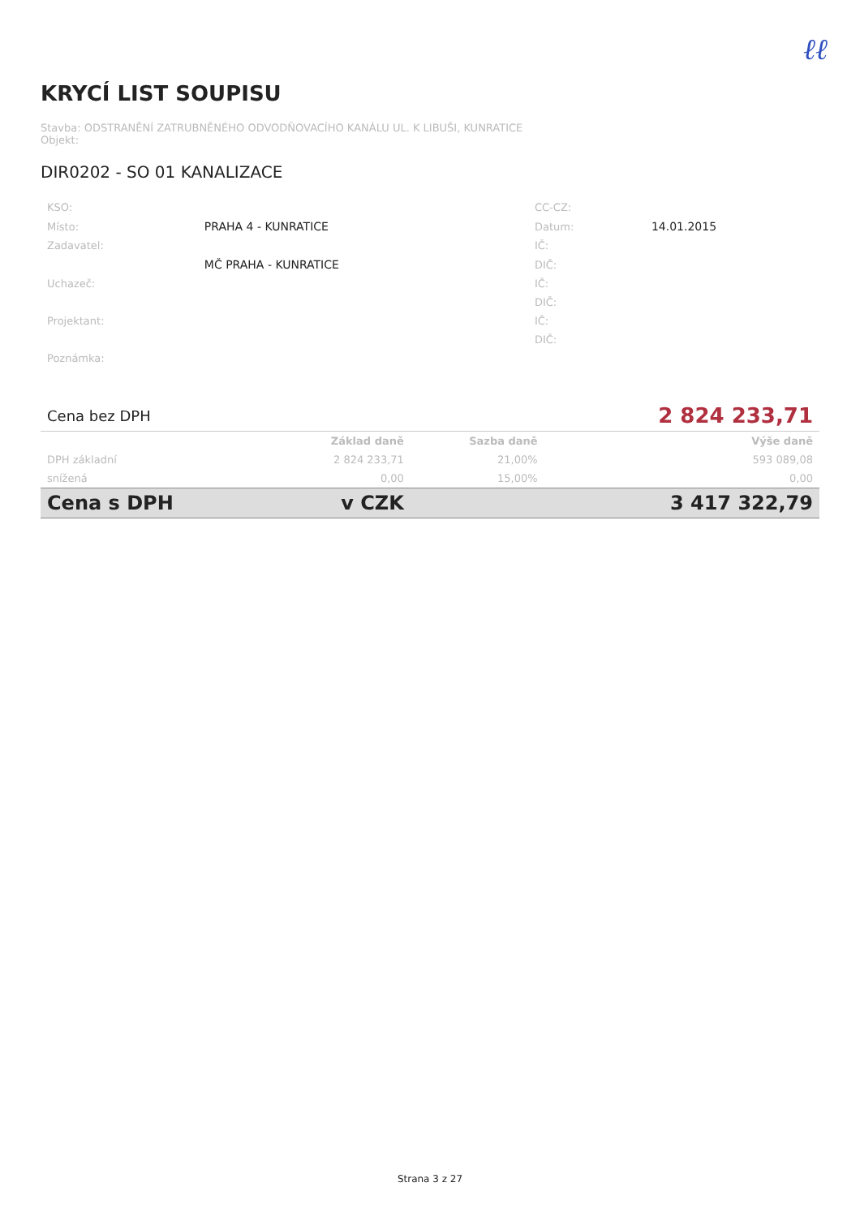ℓℓ
KRYCÍ LIST SOUPISU
Stavba: ODSTRANĚNÍ ZATRUBNĚNÉHO ODVODŇOVACÍHO KANÁLU UL. K LIBUŠI, KUNRATICE
Objekt:
DIR0202 - SO 01 KANALIZACE
| KSO: | | CC-CZ: | |
| Místo: | PRAHA 4 - KUNRATICE | Datum: | 14.01.2015 |
| Zadavatel: | | IČ: | |
| | MČ PRAHA - KUNRATICE | DIČ: | |
| Uchazeč: | | IČ: | |
| | | DIČ: | |
| Projektant: | | IČ: | |
| | | DIČ: | |
| Poznámka: | | | |
| Cena bez DPH | | | 2 824 233,71 |
| | Základ daně | Sazba daně | Výše daně |
| DPH základní | 2 824 233,71 | 21,00% | 593 089,08 |
| snížená | 0,00 | 15,00% | 0,00 |
| Cena s DPH | v CZK | | 3 417 322,79 |
Strana 3 z 27